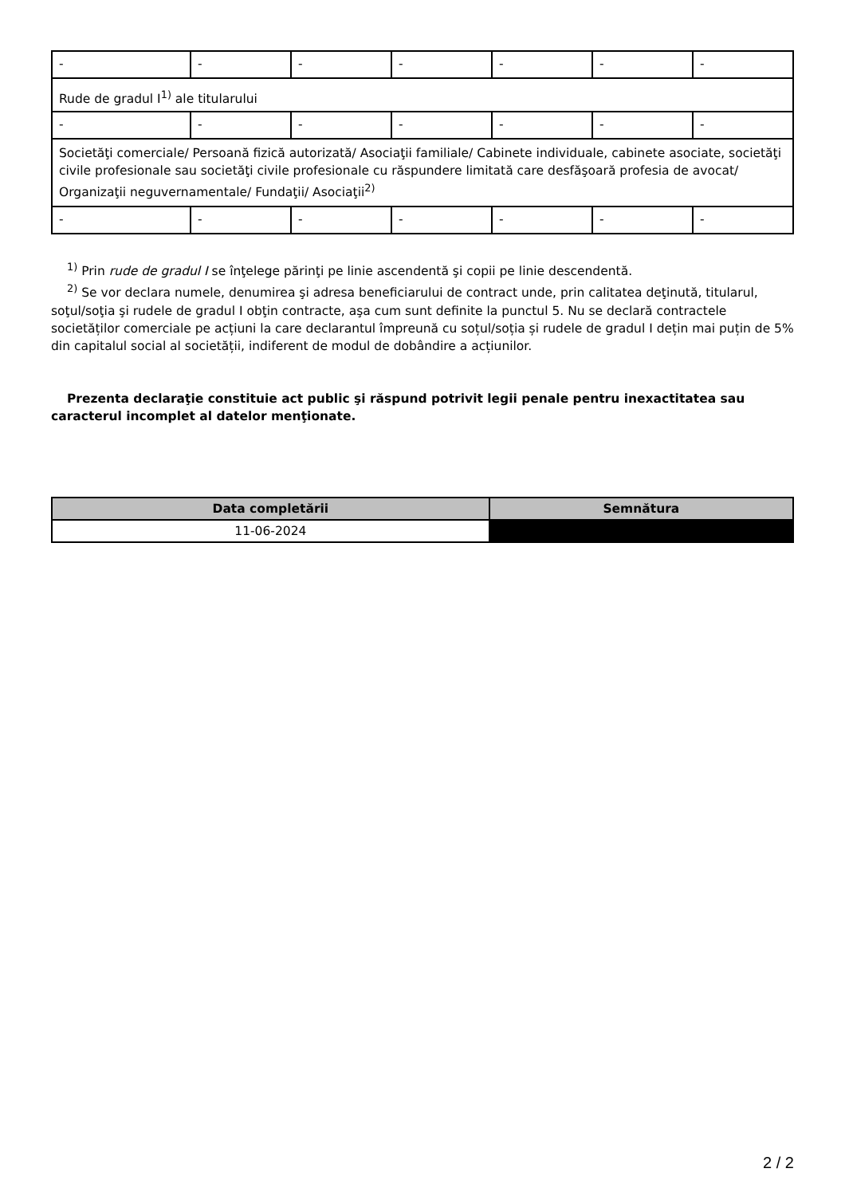| - | - | - | - | - | - | - |
| Rude de gradul I<sup>1)</sup> ale titularului | | | | | | |
| - | - | - | - | - | - | - |
| Societăţi comerciale/ Persoană fizică autorizată/ Asociaţii familiale/ Cabinete individuale, cabinete asociate, societăţi civile profesionale sau societăţi civile profesionale cu răspundere limitată care desfăşoară profesia de avocat/ Organizaţii neguvernamentale/ Fundaţii/ Asociaţii<sup>2)</sup> | | | | | | |
| - | - | - | - | - | - | - |
<sup>1)</sup> Prin rude de gradul I se înţelege părinţi pe linie ascendentă şi copii pe linie descendentă.
<sup>2)</sup> Se vor declara numele, denumirea şi adresa beneficiarului de contract unde, prin calitatea deţinută, titularul, soţul/soţia şi rudele de gradul I obţin contracte, aşa cum sunt definite la punctul 5. Nu se declară contractele societăților comerciale pe acțiuni la care declarantul împreună cu soțul/soția și rudele de gradul I dețin mai puțin de 5% din capitalul social al societății, indiferent de modul de dobândire a acțiunilor.
Prezenta declaraţie constituie act public şi răspund potrivit legii penale pentru inexactitatea sau caracterul incomplet al datelor menţionate.
| Data completării | Semnătura |
| --- | --- |
| 11-06-2024 | |
2 / 2